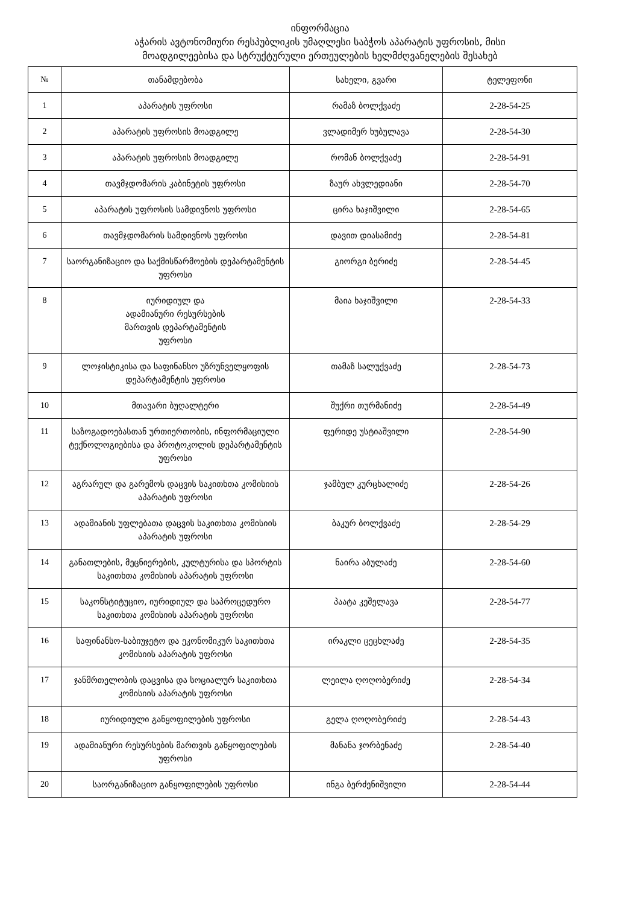ინფორმაცია
აჭარის ავტონომიური რესპუბლიკის უმაღლესი საბჭოს აპარატის უფროსის, მისი
მოადგილეებისა და სტრუქტურული ერთეულების ხელმძღვანელების შესახებ
| № | თანამდებობა | სახელი, გვარი | ტელეფონი |
| --- | --- | --- | --- |
| 1 | აპარატის უფროსი | რამაზ ბოლქვაძე | 2-28-54-25 |
| 2 | აპარატის უფროსის მოადგილე | ვლადიმერ ხუბულავა | 2-28-54-30 |
| 3 | აპარატის უფროსის მოადგილე | რომან ბოლქვაძე | 2-28-54-91 |
| 4 | თავმჯდომარის კაბინეტის უფროსი | ზაურ ახვლედიანი | 2-28-54-70 |
| 5 | აპარატის უფროსის სამდივნოს უფროსი | ცირა ხაჯიშვილი | 2-28-54-65 |
| 6 | თავმჯდომარის სამდივნოს უფროსი | დავით დიასამიძე | 2-28-54-81 |
| 7 | საორგანიზაციო და საქმისწარმოების დეპარტამენტის უფროსი | გიორგი ბერიძე | 2-28-54-45 |
| 8 | იურიდიულ და ადამიანური რესურსების მართვის დეპარტამენტის უფროსი | მაია ხაჯიშვილი | 2-28-54-33 |
| 9 | ლოჯისტიკისა და საფინანსო უზრუნველყოფის დეპარტამენტის უფროსი | თამაზ სალუქვაძე | 2-28-54-73 |
| 10 | მთავარი ბუღალტერი | შუქრი თურმანიძე | 2-28-54-49 |
| 11 | საზოგადოებასთან ურთიერთობის, ინფორმაციული ტექნოლოგიებისა და პროტოკოლის დეპარტამენტის უფროსი | ფერიდე უსტიაშვილი | 2-28-54-90 |
| 12 | აგრარულ და გარემოს დაცვის საკითხთა კომისიის აპარატის უფროსი | ჯამბულ კურცხალიძე | 2-28-54-26 |
| 13 | ადამიანის უფლებათა დაცვის საკითხთა კომისიის აპარატის უფროსი | ბაკურ ბოლქვაძე | 2-28-54-29 |
| 14 | განათლების, მეცნიერების, კულტურისა და სპორტის საკითხთა კომისიის აპარატის უფროსი | ნაირა აბულაძე | 2-28-54-60 |
| 15 | საკონსტიტუციო, იურიდიულ და საპროცედურო საკითხთა კომისიის აპარატის უფროსი | პაატა კეშელავა | 2-28-54-77 |
| 16 | საფინანსო-საბიუჯეტო და ეკონომიკურ საკითხთა კომისიის აპარატის უფროსი | ირაკლი ცეცხლაძე | 2-28-54-35 |
| 17 | ჯანმრთელობის დაცვისა და სოციალურ საკითხთა კომისიის აპარატის უფროსი | ლეილა ღოღობერიძე | 2-28-54-34 |
| 18 | იურიდიული განყოფილების უფროსი | გელა ღოღობერიძე | 2-28-54-43 |
| 19 | ადამიანური რესურსების მართვის განყოფილების უფროსი | მანანა ჯორბენაძე | 2-28-54-40 |
| 20 | საორგანიზაციო განყოფილების უფროსი | ინგა ბერძენიშვილი | 2-28-54-44 |